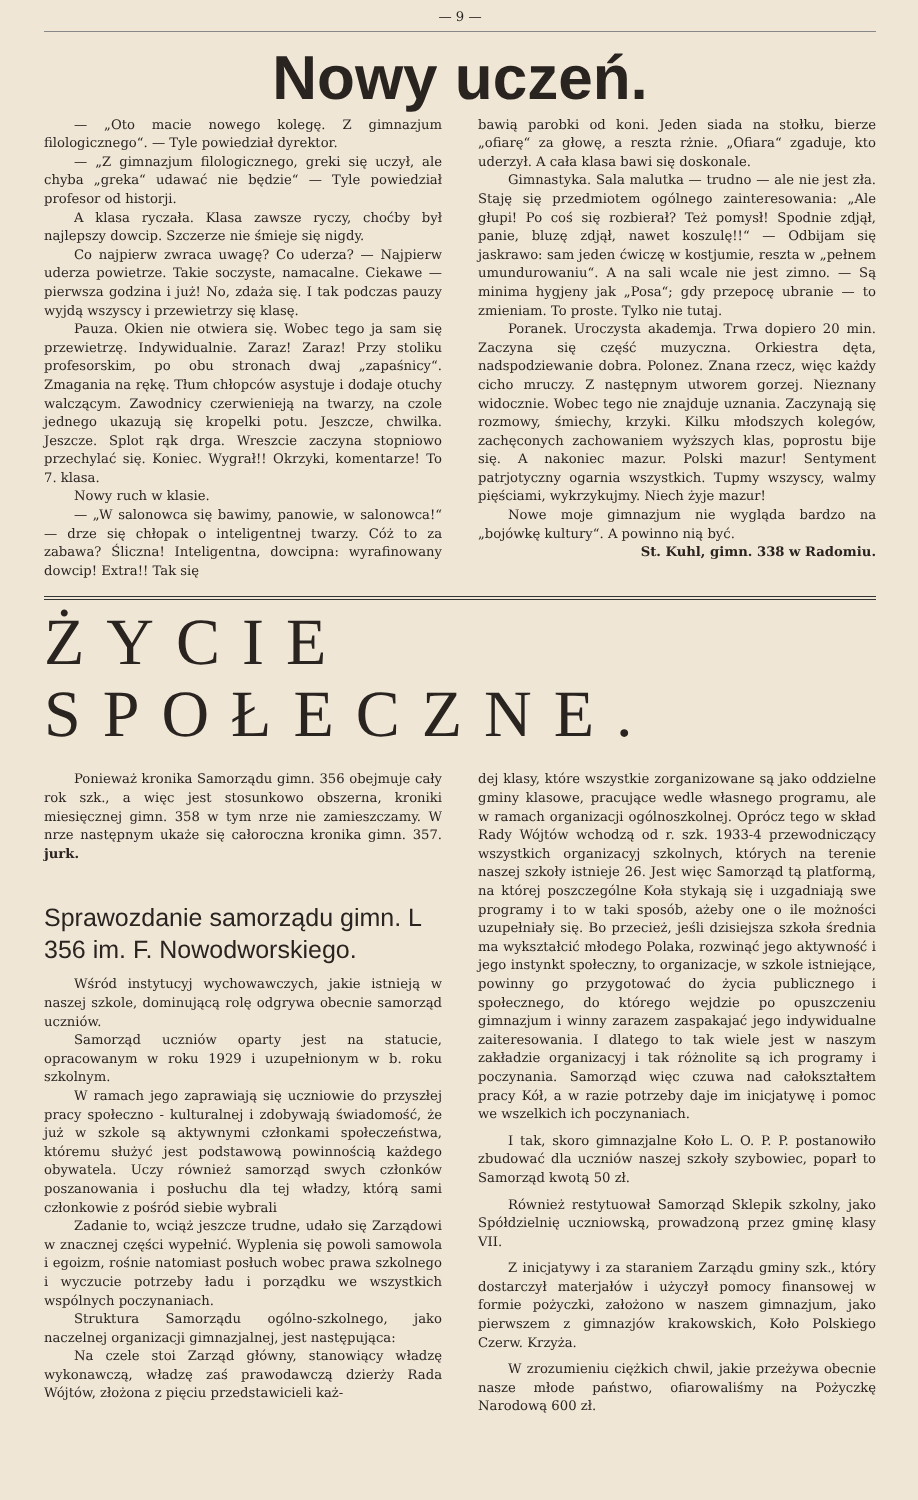— 9 —
Nowy uczeń.
— „Oto macie nowego kolegę. Z gimnazjum filologicznego“. — Tyle powiedział dyrektor.
— „Z gimnazjum filologicznego, greki się uczył, ale chyba „greka“ udawać nie będzie“ — Tyle powiedział profesor od historji.
A klasa ryczała. Klasa zawsze ryczy, choćby był najlepszy dowcip. Szczerze nie śmieje się nigdy.
Co najpierw zwraca uwagę? Co uderza? — Najpierw uderza powietrze. Takie soczyste, namacalne. Ciekawe — pierwsza godzina i już! No, zdaża się. I tak podczas pauzy wyjdą wszyscy i przewietrzy się klasę.
Pauza. Okien nie otwiera się. Wobec tego ja sam się przewietrzę. Indywidualnie. Zaraz! Zaraz! Przy stoliku profesorskim, po obu stronach dwaj „zapaśnicy“. Zmagania na rękę. Tłum chłopców asystuje i dodaje otuchy walczącym. Zawodnicy czerwienieją na twarzy, na czole jednego ukazują się kropelki potu. Jeszcze, chwilka. Jeszcze. Splot rąk drga. Wreszcie zaczyna stopniowo przechylać się. Koniec. Wygrał!! Okrzyki, komentarze! To 7. klasa.
Nowy ruch w klasie.
— „W salonowca się bawimy, panowie, w salonowca!“ — drze się chłopak o inteligentnej twarzy. Cóż to za zabawa? Śliczna! Inteligentna, dowcipna: wyrafinowany dowcip! Extra!! Tak się
bawią parobki od koni. Jeden siada na stołku, bierze „ofiarę“ za głowę, a reszta rżnie. „Ofiara“ zgaduje, kto uderzył. A cała klasa bawi się doskonale.
Gimnastyka. Sala malutka — trudno — ale nie jest zła. Staję się przedmiotem ogólnego zainteresowania: „Ale głupi! Po coś się rozbierał? Też pomysł! Spodnie zdjął, panie, bluzę zdjął, nawet koszulę!!“ — Odbijam się jaskrawo: sam jeden ćwiczę w kostjumie, reszta w „pełnem umundurowaniu“. A na sali wcale nie jest zimno. — Są minima hygjeny jak „Posa“; gdy przepocę ubranie — to zmieniam. To proste. Tylko nie tutaj.
Poranek. Uroczysta akademja. Trwa dopiero 20 min. Zaczyna się część muzyczna. Orkiestra dęta, nadspodziewanie dobra. Polonez. Znana rzecz, więc każdy cicho mruczy. Z następnym utworem gorzej. Nieznany widocznie. Wobec tego nie znajduje uznania. Zaczynają się rozmowy, śmiechy, krzyki. Kilku młodszych kolegów, zachęconych zachowaniem wyższych klas, poprostu bije się. A nakoniec mazur. Polski mazur! Sentyment patrjotyczny ogarnia wszystkich. Tupmy wszyscy, walmy pięściami, wykrzykujmy. Niech żyje mazur!
Nowe moje gimnazjum nie wygląda bardzo na „bojówkę kultury“. A powinno nią być.
St. Kuhl, gimn. 338 w Radomiu.
ŻYCIE SPOŁECZNE.
Ponieważ kronika Samorządu gimn. 356 obejmuje cały rok szk., a więc jest stosunkowo obszerna, kroniki miesięcznej gimn. 358 w tym nrze nie zamieszczamy. W nrze następnym ukaże się całoroczna kronika gimn. 357. jurk.
Sprawozdanie samorządu gimn. L 356 im. F. Nowodworskiego.
Wśród instytucyj wychowawczych, jakie istnieją w naszej szkole, dominującą rolę odgrywa obecnie samorząd uczniów.
Samorząd uczniów oparty jest na statucie, opracowanym w roku 1929 i uzupełnionym w b. roku szkolnym.
W ramach jego zaprawiają się uczniowie do przyszłej pracy społeczno - kulturalnej i zdobywają świadomość, że już w szkole są aktywnymi członkami społeczeństwa, któremu służyć jest podstawową powinnością każdego obywatela. Uczy również samorząd swych członków poszanowania i posłuchu dla tej władzy, którą sami członkowie z pośród siebie wybrali
Zadanie to, wciąż jeszcze trudne, udało się Zarządowi w znacznej części wypełnić. Wyplenia się powoli samowola i egoizm, rośnie natomiast posłuch wobec prawa szkolnego i wyczucie potrzeby ładu i porządku we wszystkich wspólnych poczynaniach.
Struktura Samorządu ogólno-szkolnego, jako naczelnej organizacji gimnazjalnej, jest następująca:
Na czele stoi Zarząd główny, stanowiący władzę wykonawczą, władzę zaś prawodawczą dzierży Rada Wójtów, złożona z pięciu przedstawicieli każ-
dej klasy, które wszystkie zorganizowane są jako oddzielne gminy klasowe, pracujące wedle własnego programu, ale w ramach organizacji ogólnoszkolnej. Oprócz tego w skład Rady Wójtów wchodzą od r. szk. 1933-4 przewodniczący wszystkich organizacyj szkolnych, których na terenie naszej szkoły istnieje 26. Jest więc Samorząd tą platformą, na której poszczególne Koła stykają się i uzgadniają swe programy i to w taki sposób, ażeby one o ile możności uzupełniały się. Bo przecież, jeśli dzisiejsza szkoła średnia ma wykształcić młodego Polaka, rozwinąć jego aktywność i jego instynkt społeczny, to organizacje, w szkole istniejące, powinny go przygotować do życia publicznego i społecznego, do którego wejdzie po opuszczeniu gimnazjum i winny zarazem zaspakajać jego indywidualne zaiteresowania. I dlatego to tak wiele jest w naszym zakładzie organizacyj i tak różnolite są ich programy i poczynania. Samorząd więc czuwa nad całokształtem pracy Kół, a w razie potrzeby daje im inicjatywę i pomoc we wszelkich ich poczynaniach.
I tak, skoro gimnazjalne Koło L. O. P. P. postanowiło zbudować dla uczniów naszej szkoły szybowiec, poparł to Samorząd kwotą 50 zł.
Również restytuował Samorząd Sklepik szkolny, jako Spółdzielnię uczniowską, prowadzoną przez gminę klasy VII.
Z inicjatywy i za staraniem Zarządu gminy szk., który dostarczył materjałów i użyczył pomocy finansowej w formie pożyczki, założono w naszem gimnazjum, jako pierwszem z gimnazjów krakowskich, Koło Polskiego Czerw. Krzyża.
W zrozumieniu ciężkich chwil, jakie przeżywa obecnie nasze młode państwo, ofiarowaliśmy na Pożyczkę Narodową 600 zł.